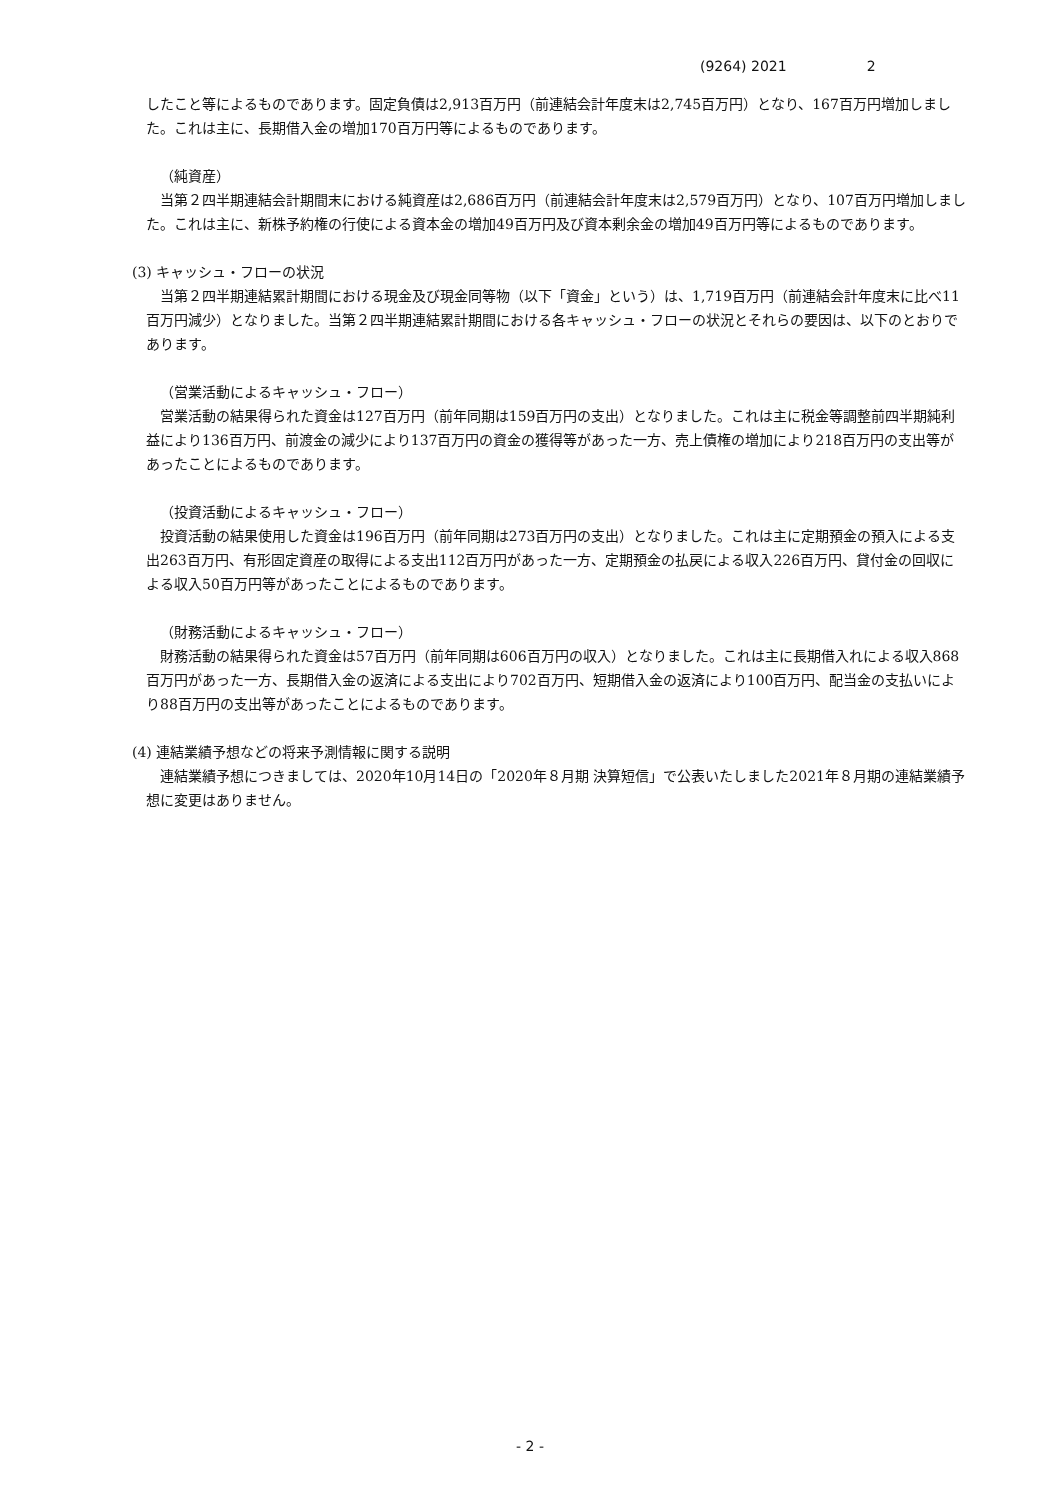(9264) 2021 2
したこと等によるものであります。固定負債は2,913百万円（前連結会計年度末は2,745百万円）となり、167百万円増加しました。これは主に、長期借入金の増加170百万円等によるものであります。
（純資産）
　当第２四半期連結会計期間末における純資産は2,686百万円（前連結会計年度末は2,579百万円）となり、107百万円増加しました。これは主に、新株予約権の行使による資本金の増加49百万円及び資本剰余金の増加49百万円等によるものであります。
(3) キャッシュ・フローの状況
　当第２四半期連結累計期間における現金及び現金同等物（以下「資金」という）は、1,719百万円（前連結会計年度末に比べ11百万円減少）となりました。当第２四半期連結累計期間における各キャッシュ・フローの状況とそれらの要因は、以下のとおりであります。
（営業活動によるキャッシュ・フロー）
　営業活動の結果得られた資金は127百万円（前年同期は159百万円の支出）となりました。これは主に税金等調整前四半期純利益により136百万円、前渡金の減少により137百万円の資金の獲得等があった一方、売上債権の増加により218百万円の支出等があったことによるものであります。
（投資活動によるキャッシュ・フロー）
　投資活動の結果使用した資金は196百万円（前年同期は273百万円の支出）となりました。これは主に定期預金の預入による支出263百万円、有形固定資産の取得による支出112百万円があった一方、定期預金の払戻による収入226百万円、貸付金の回収による収入50百万円等があったことによるものであります。
（財務活動によるキャッシュ・フロー）
　財務活動の結果得られた資金は57百万円（前年同期は606百万円の収入）となりました。これは主に長期借入れによる収入868百万円があった一方、長期借入金の返済による支出により702百万円、短期借入金の返済により100百万円、配当金の支払いにより88百万円の支出等があったことによるものであります。
(4) 連結業績予想などの将来予測情報に関する説明
　連結業績予想につきましては、2020年10月14日の「2020年８月期 決算短信」で公表いたしました2021年８月期の連結業績予想に変更はありません。
- 2 -